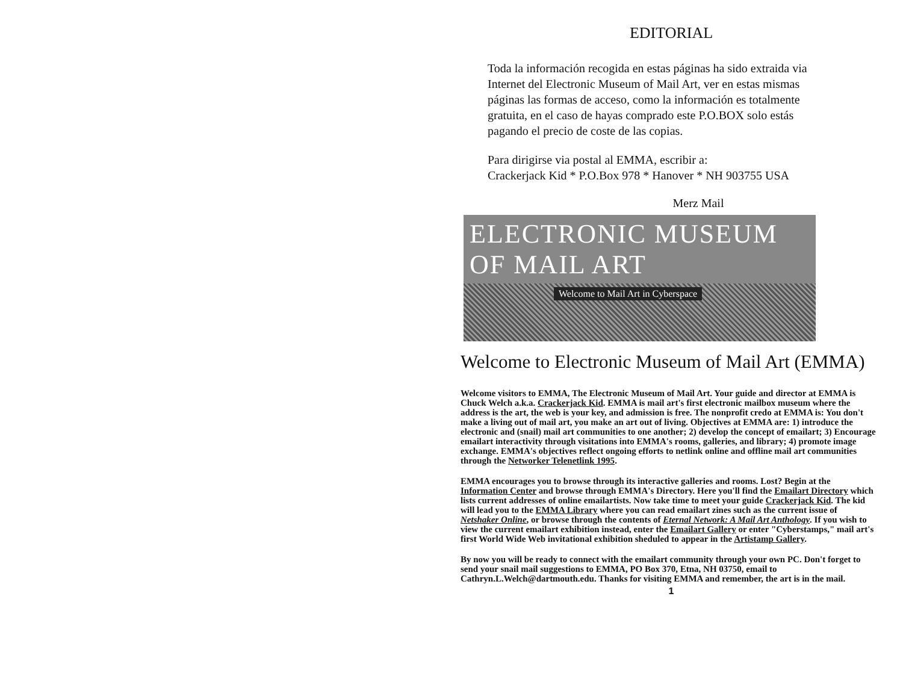EDITORIAL
Toda la información recogida en estas páginas ha sido extraida via Internet del Electronic Museum of Mail Art, ver en estas mismas páginas las formas de acceso, como la información es totalmente gratuita, en el caso de hayas comprado este P.O.BOX solo estás pagando el precio de coste de las copias.
Para dirigirse via postal al EMMA, escribir a:
Crackerjack Kid * P.O.Box 978 * Hanover * NH 903755 USA
Merz Mail
ELECTRONIC MUSEUM OF MAIL ART
Welcome to Mail Art in Cyberspace
Welcome to Electronic Museum of Mail Art (EMMA)
Welcome visitors to EMMA, The Electronic Museum of Mail Art. Your guide and director at EMMA is Chuck Welch a.k.a. Crackerjack Kid. EMMA is mail art's first electronic mailbox museum where the address is the art, the web is your key, and admission is free. The nonprofit credo at EMMA is: You don't make a living out of mail art, you make an art out of living. Objectives at EMMA are: 1) introduce the electronic and (snail) mail art communities to one another; 2) develop the concept of emailart; 3) Encourage emailart interactivity through visitations into EMMA's rooms, galleries, and library; 4) promote image exchange. EMMA's objectives reflect ongoing efforts to netlink online and offline mail art communities through the Networker Telenetlink 1995.
EMMA encourages you to browse through its interactive galleries and rooms. Lost? Begin at the Information Center and browse through EMMA's Directory. Here you'll find the Emailart Directory which lists current addresses of online emailartists. Now take time to meet your guide Crackerjack Kid. The kid will lead you to the EMMA Library where you can read emailart zines such as the current issue of Netshaker Online, or browse through the contents of Eternal Network: A Mail Art Anthology. If you wish to view the current emailart exhibition instead, enter the Emailart Gallery or enter "Cyberstamps," mail art's first World Wide Web invitational exhibition sheduled to appear in the Artistamp Gallery.
By now you will be ready to connect with the emailart community through your own PC. Don't forget to send your snail mail suggestions to EMMA, PO Box 370, Etna, NH 03750, email to Cathryn.L.Welch@dartmouth.edu. Thanks for visiting EMMA and remember, the art is in the mail.
1